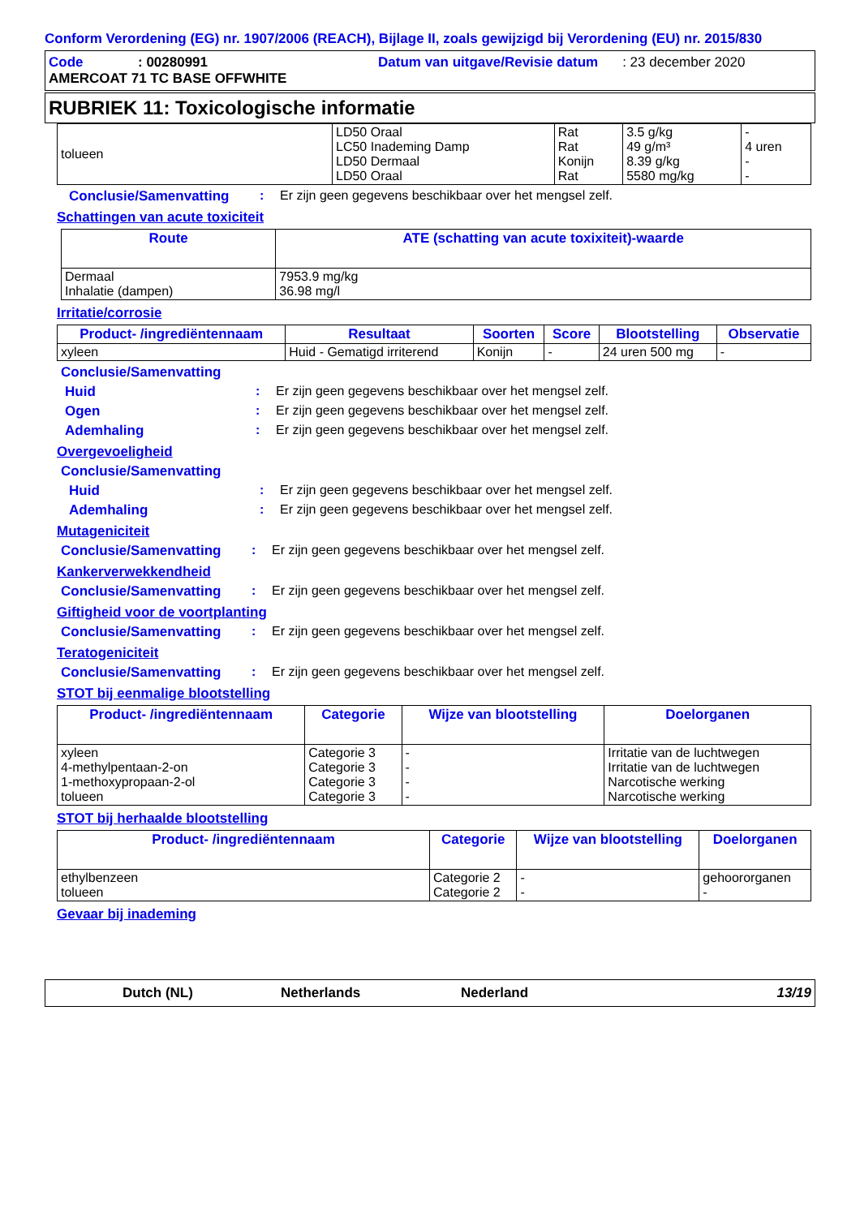Conform Verordening (EG) nr. 1907/2006 (REACH), Bijlage II, zoals gewijzigd bij Verordening (EU) nr. 2015/830
Code: 00280991 Datum van uitgave/Revisie datum: 23 december 2020
AMERCOAT 71 TC BASE OFFWHITE
RUBRIEK 11: Toxicologische informatie
| tolueen | LD50 Oraal LC50 Inademing Damp LD50 Dermaal LD50 Oraal | Rat Rat Konijn Rat | 3.5 g/kg 49 g/m³ 8.39 g/kg 5580 mg/kg | - 4 uren - - |
Conclusie/Samenvatting: Er zijn geen gegevens beschikbaar over het mengsel zelf.
Schattingen van acute toxiciteit
| Route | ATE (schatting van acute toxixiteit)-waarde |
| --- | --- |
| Dermaal Inhalatie (dampen) | 7953.9 mg/kg 36.98 mg/l |
Irritatie/corrosie
| Product- /ingrediëntennaam | Resultaat | Soorten | Score | Blootstelling | Observatie |
| --- | --- | --- | --- | --- | --- |
| xyleen | Huid - Gematigd irriterend | Konijn | - | 24 uren 500 mg | - |
Conclusie/Samenvatting
Huid: Er zijn geen gegevens beschikbaar over het mengsel zelf.
Ogen: Er zijn geen gegevens beschikbaar over het mengsel zelf.
Ademhaling: Er zijn geen gegevens beschikbaar over het mengsel zelf.
Overgevoeligheid
Conclusie/Samenvatting
Huid: Er zijn geen gegevens beschikbaar over het mengsel zelf.
Ademhaling: Er zijn geen gegevens beschikbaar over het mengsel zelf.
Mutageniciteit
Conclusie/Samenvatting: Er zijn geen gegevens beschikbaar over het mengsel zelf.
Kankerverwekkendheid
Conclusie/Samenvatting: Er zijn geen gegevens beschikbaar over het mengsel zelf.
Giftigheid voor de voortplanting
Conclusie/Samenvatting: Er zijn geen gegevens beschikbaar over het mengsel zelf.
Teratogeniciteit
Conclusie/Samenvatting: Er zijn geen gegevens beschikbaar over het mengsel zelf.
STOT bij eenmalige blootstelling
| Product- /ingrediëntennaam | Categorie | Wijze van blootstelling | Doelorganen |
| --- | --- | --- | --- |
| xyleen 4-methylpentaan-2-on 1-methoxypropaan-2-ol tolueen | Categorie 3 Categorie 3 Categorie 3 Categorie 3 | - - - - | Irritatie van de luchtwegen Irritatie van de luchtwegen Narcotische werking Narcotische werking |
STOT bij herhaalde blootstelling
| Product- /ingrediëntennaam | Categorie | Wijze van blootstelling | Doelorganen |
| --- | --- | --- | --- |
| ethylbenzeen tolueen | Categorie 2 Categorie 2 | - - | gehoororganen - |
Gevaar bij inademing
Dutch (NL) Netherlands Nederland 13/19